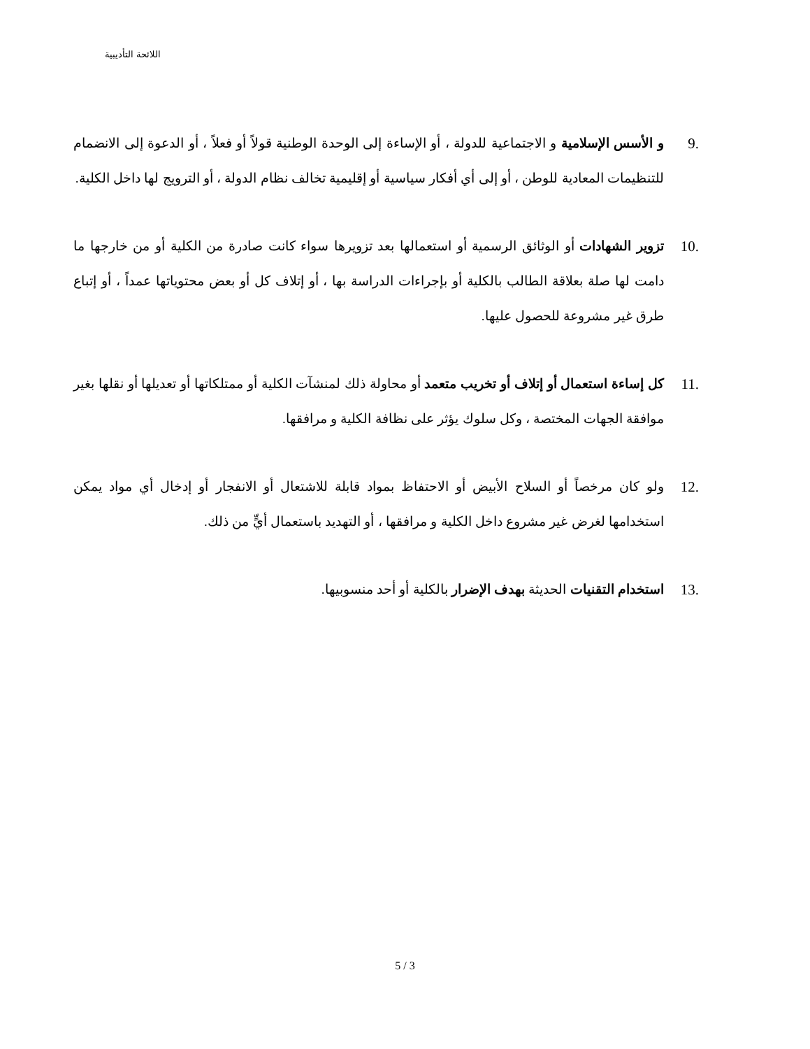اللائحة التأديبية
.9 و الأسس الإسلامية و الاجتماعية للدولة ، أو الإساءة إلى الوحدة الوطنية قولاً أو فعلاً ، أو الدعوة إلى الانضمام للتنظيمات المعادية للوطن ، أو إلى أي أفكار سياسية أو إقليمية تخالف نظام الدولة ، أو الترويج لها داخل الكلية.
.10 تزوير الشهادات أو الوثائق الرسمية أو استعمالها بعد تزويرها سواء كانت صادرة من الكلية أو من خارجها ما دامت لها صلة بعلاقة الطالب بالكلية أو بإجراءات الدراسة بها ، أو إتلاف كل أو بعض محتوياتها عمداً ، أو إتباع طرق غير مشروعة للحصول عليها.
.11 كل إساءة استعمال أو إتلاف أو تخريب متعمد أو محاولة ذلك لمنشآت الكلية أو ممتلكاتها أو تعديلها أو نقلها بغير موافقة الجهات المختصة ، وكل سلوك يؤثر على نظافة الكلية و مرافقها.
.12 ولو كان مرخصاً أو السلاح الأبيض أو الاحتفاظ بمواد قابلة للاشتعال أو الانفجار أو إدخال أي مواد يمكن استخدامها لغرض غير مشروع داخل الكلية و مرافقها ، أو التهديد باستعمال أيٍّ من ذلك.
.13 استخدام التقنيات الحديثة بهدف الإضرار بالكلية أو أحد منسوبيها.
5 / 3